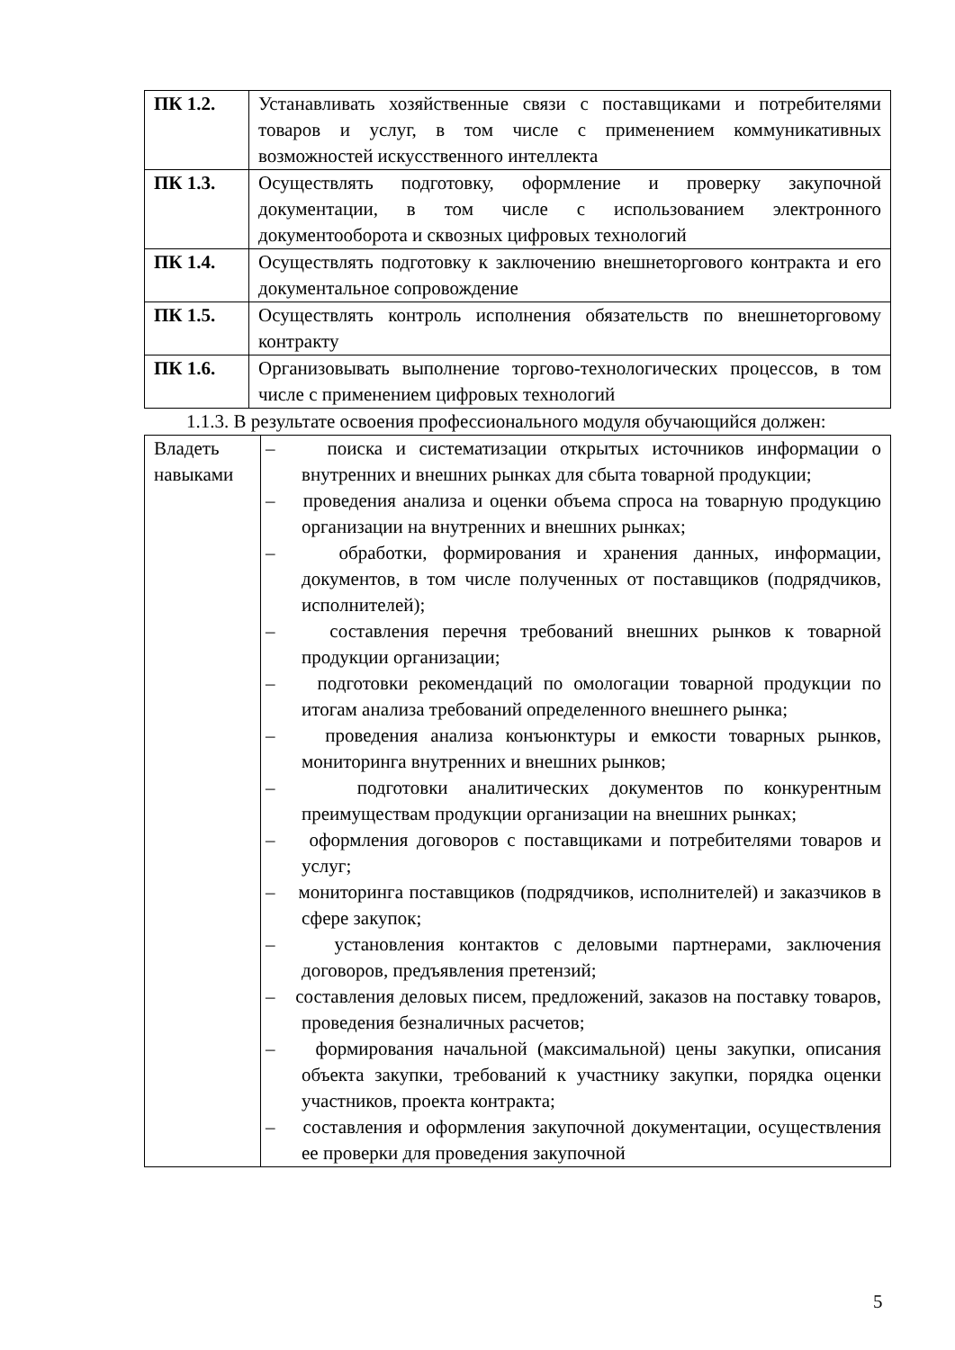| ПК 1.2. | Устанавливать хозяйственные связи с поставщиками и потребителями товаров и услуг, в том числе с применением коммуникативных возможностей искусственного интеллекта |
| ПК 1.3. | Осуществлять подготовку, оформление и проверку закупочной документации, в том числе с использованием электронного документооборота и сквозных цифровых технологий |
| ПК 1.4. | Осуществлять подготовку к заключению внешнеторгового контракта и его документальное сопровождение |
| ПК 1.5. | Осуществлять контроль исполнения обязательств по внешнеторговому контракту |
| ПК 1.6. | Организовывать выполнение торгово-технологических процессов, в том числе с применением цифровых технологий |
1.1.3. В результате освоения профессионального модуля обучающийся должен:
| Владеть навыками | – поиска и систематизации открытых источников информации о внутренних и внешних рынках для сбыта товарной продукции; – проведения анализа и оценки объема спроса на товарную продукцию организации на внутренних и внешних рынках; – обработки, формирования и хранения данных, информации, документов, в том числе полученных от поставщиков (подрядчиков, исполнителей); – составления перечня требований внешних рынков к товарной продукции организации; – подготовки рекомендаций по омологации товарной продукции по итогам анализа требований определенного внешнего рынка; – проведения анализа конъюнктуры и емкости товарных рынков, мониторинга внутренних и внешних рынков; – подготовки аналитических документов по конкурентным преимуществам продукции организации на внешних рынках; – оформления договоров с поставщиками и потребителями товаров и услуг; – мониторинга поставщиков (подрядчиков, исполнителей) и заказчиков в сфере закупок; – установления контактов с деловыми партнерами, заключения договоров, предъявления претензий; – составления деловых писем, предложений, заказов на поставку товаров, проведения безналичных расчетов; – формирования начальной (максимальной) цены закупки, описания объекта закупки, требований к участнику закупки, порядка оценки участников, проекта контракта; – составления и оформления закупочной документации, осуществления ее проверки для проведения закупочной |
5